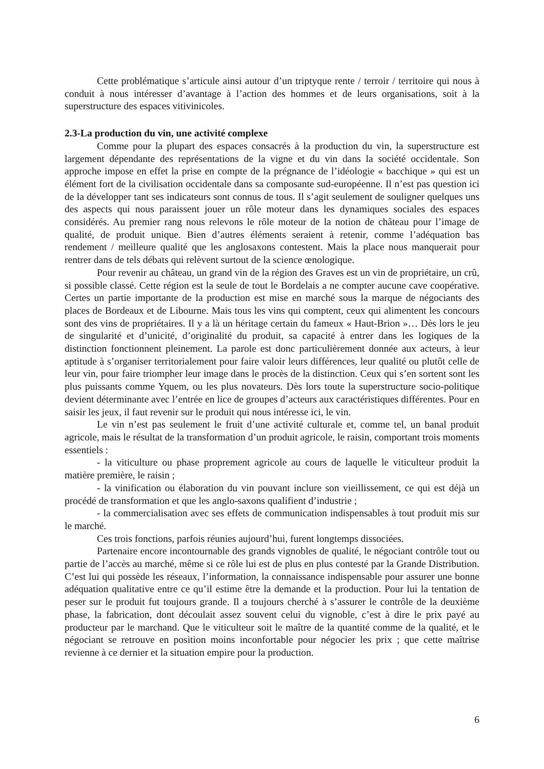Cette problématique s’articule ainsi autour d’un triptyque rente / terroir / territoire qui nous à conduit à nous intéresser d’avantage à l’action des hommes et de leurs organisations, soit à la superstructure des espaces vitivinicoles.
2.3-La production du vin, une activité complexe
Comme pour la plupart des espaces consacrés à la production du vin, la superstructure est largement dépendante des représentations de la vigne et du vin dans la société occidentale. Son approche impose en effet la prise en compte de la prégnance de l’idéologie « bacchique » qui est un élément fort de la civilisation occidentale dans sa composante sud-européenne. Il n’est pas question ici de la développer tant ses indicateurs sont connus de tous. Il s’agit seulement de souligner quelques uns des aspects qui nous paraissent jouer un rôle moteur dans les dynamiques sociales des espaces considérés. Au premier rang nous relevons le rôle moteur de la notion de château pour l’image de qualité, de produit unique. Bien d’autres éléments seraient à retenir, comme l’adéquation bas rendement / meilleure qualité que les anglosaxons contestent. Mais la place nous manquerait pour rentrer dans de tels débats qui relèvent surtout de la science œnologique.
Pour revenir au château, un grand vin de la région des Graves est un vin de propriétaire, un crû, si possible classé. Cette région est la seule de tout le Bordelais a ne compter aucune cave coopérative. Certes un partie importante de la production est mise en marché sous la marque de négociants des places de Bordeaux et de Libourne. Mais tous les vins qui comptent, ceux qui alimentent les concours sont des vins de propriétaires. Il y a là un héritage certain du fameux « Haut-Brion »… Dès lors le jeu de singularité et d’unicité, d’originalité du produit, sa capacité à entrer dans les logiques de la distinction fonctionnent pleinement. La parole est donc particulièrement donnée aux acteurs, à leur aptitude à s’organiser territorialement pour faire valoir leurs différences, leur qualité ou plutôt celle de leur vin, pour faire triompher leur image dans le procès de la distinction. Ceux qui s’en sortent sont les plus puissants comme Yquem, ou les plus novateurs. Dès lors toute la superstructure socio-politique devient déterminante avec l’entrée en lice de groupes d’acteurs aux caractéristiques différentes. Pour en saisir les jeux, il faut revenir sur le produit qui nous intéresse ici, le vin.
Le vin n’est pas seulement le fruit d’une activité culturale et, comme tel, un banal produit agricole, mais le résultat de la transformation d’un produit agricole, le raisin, comportant trois moments essentiels :
- la viticulture ou phase proprement agricole au cours de laquelle le viticulteur produit la matière première, le raisin ;
- la vinification ou élaboration du vin pouvant inclure son vieillissement, ce qui est déjà un procédé de transformation et que les anglo-saxons qualifient d’industrie ;
- la commercialisation avec ses effets de communication indispensables à tout produit mis sur le marché.
Ces trois fonctions, parfois réunies aujourd’hui, furent longtemps dissociées.
Partenaire encore incontournable des grands vignobles de qualité, le négociant contrôle tout ou partie de l’accès au marché, même si ce rôle lui est de plus en plus contesté par la Grande Distribution. C’est lui qui possède les réseaux, l’information, la connaissance indispensable pour assurer une bonne adéquation qualitative entre ce qu’il estime être la demande et la production. Pour lui la tentation de peser sur le produit fut toujours grande. Il a toujours cherché à s’assurer le contrôle de la deuxième phase, la fabrication, dont découlait assez souvent celui du vignoble, c’est à dire le prix payé au producteur par le marchand. Que le viticulteur soit le maître de la quantité comme de la qualité, et le négociant se retrouve en position moins inconfortable pour négocier les prix ; que cette maîtrise revienne à ce dernier et la situation empire pour la production.
6